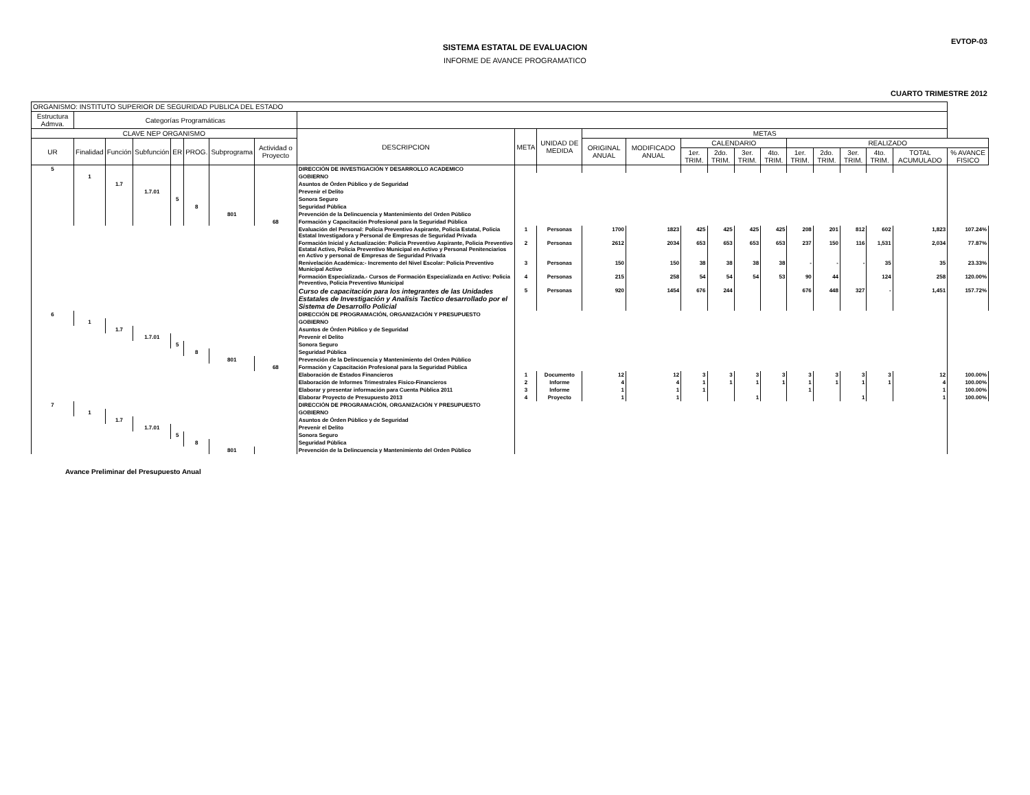EVTOP-03
SISTEMA ESTATAL DE EVALUACION
INFORME DE AVANCE PROGRAMATICO
CUARTO TRIMESTRE 2012
| ORGANISMO: INSTITUTO SUPERIOR DE SEGURIDAD PUBLICA DEL ESTADO | | | | | | | | | | | | | | | | | | | | | | |
| --- | --- | --- | --- | --- | --- | --- | --- | --- | --- | --- | --- | --- | --- | --- | --- | --- | --- | --- | --- | --- | --- | --- |
| Estructura Admva. | Categorías Programáticas | | | | | | | | | | | | | | | | | | | | | |
| CLAVE NEP ORGANISMO | | | | | | | | DESCRIPCION | META | UNIDAD DE MEDIDA | METAS | | | | | | | | | | | |
| UR | Finalidad | Función | Subfunción | ER | PROG. | Subprograma | Actividad o Proyecto | | | | ORIGINAL ANUAL | MODIFICADO ANUAL | CALENDARIO | | | | REALIZADO | | | | | |
| | | | | | | | | | | | | | 1er. TRIM. | 2do. TRIM. | 3er. TRIM. | 4to. TRIM. | 1er. TRIM. | 2do. TRIM. | 3er. TRIM. | 4to. TRIM. | TOTAL ACUMULADO | % AVANCE FISICO |
| 5 | | | | | | | | DIRECCIÓN DE INVESTIGACIÓN Y DESARROLLO ACADEMICO | | | | | | | | | | | | | | |
| | 1 | | | | | | | GOBIERNO | | | | | | | | | | | | | | |
| | | 1.7 | | | | | | Asuntos de Órden Público y de Seguridad | | | | | | | | | | | | | | |
| | | | 1.7.01 | | | | | Prevenir el Delito | | | | | | | | | | | | | | |
| | | | | 5 | | | | Sonora Seguro | | | | | | | | | | | | | | |
| | | | | | 8 | | | Seguridad Pública | | | | | | | | | | | | | | |
| | | | | | | 801 | | Prevención de la Delincuencia y Mantenimiento del Orden Público | | | | | | | | | | | | | | |
| | | | | | | | 68 | Formación y Capacitación Profesional para la Seguridad Pública | | | | | | | | | | | | | | |
| | | | | | | | | Evaluación del Personal: Policia Preventivo Aspirante, Policia Estatal, Policia Estatal Investigadora y Personal de Empresas de Seguridad Privada | 1 | Personas | 1700 | 1823 | 425 | 425 | 425 | 425 | 208 | 201 | 812 | 602 | 1,823 | 107.24% |
| | | | | | | | | Formación Inicial y Actualización: Policia Preventivo Aspirante, Policia Preventivo Estatal Activo, Policia Preventivo Municipal en Activo y Personal Penitenciarios en Activo y personal de Empresas de Seguridad Privada | 2 | Personas | 2612 | 2034 | 653 | 653 | 653 | 653 | 237 | 150 | 116 | 1,531 | 2,034 | 77.87% |
| | | | | | | | | Renivelación Académica:- Incremento del Nivel Escolar: Policia Preventivo Municipal Activo | 3 | Personas | 150 | 150 | 38 | 38 | 38 | 38 | - | - | - | 35 | 35 | 23.33% |
| | | | | | | | | Formación Especializada.- Cursos de Formación Especializada en Activo: Policia Preventivo, Policia Preventivo Municipal | 4 | Personas | 215 | 258 | 54 | 54 | 54 | 53 | 90 | 44 | | 124 | 258 | 120.00% |
| | | | | | | | | Curso de capacitación para los integrantes de las Unidades Estatales de Investigación y Analisis Tactico desarrollado por el Sistema de Desarrollo Policial | 5 | Personas | 920 | 1454 | 676 | 244 | | | 676 | 448 | 327 | - | 1,451 | 157.72% |
| 6 | | | | | | | | DIRECCIÓN DE PROGRAMACIÓN, ORGANIZACIÓN Y PRESUPUESTO | | | | | | | | | | | | | | |
| | 1 | | | | | | | GOBIERNO | | | | | | | | | | | | | | |
| | | 1.7 | | | | | | Asuntos de Órden Público y de Seguridad | | | | | | | | | | | | | | |
| | | | 1.7.01 | | | | | Prevenir el Delito | | | | | | | | | | | | | | |
| | | | | 5 | | | | Sonora Seguro | | | | | | | | | | | | | | |
| | | | | | 8 | | | Seguridad Pública | | | | | | | | | | | | | | |
| | | | | | | 801 | | Prevención de la Delincuencia y Mantenimiento del Orden Público | | | | | | | | | | | | | | |
| | | | | | | | 68 | Formación y Capacitación Profesional para la Seguridad Pública | | | | | | | | | | | | | | |
| | | | | | | | | Elaboración de Estados Financieros | 1 | Documento | 12 | 12 | 3 | 3 | 3 | 3 | 3 | 3 | 3 | 3 | 12 | 100.00% |
| | | | | | | | | Elaboración de Informes Trimestrales Fisico-Financieros | 2 | Informe | 4 | 4 | 1 | 1 | 1 | 1 | 1 | 1 | 1 | 1 | 4 | 100.00% |
| | | | | | | | | Elaborar y presentar información para Cuenta Pública 2011 | 3 | Informe | 1 | 1 | 1 | | | | 1 | | | | 1 | 100.00% |
| | | | | | | | | Elaborar Proyecto de Presupuesto 2013 | 4 | Proyecto | 1 | 1 | | | 1 | | | | 1 | | 1 | 100.00% |
| 7 | | | | | | | | DIRECCIÓN DE PROGRAMACIÓN, ORGANIZACIÓN Y PRESUPUESTO | | | | | | | | | | | | | | |
| | 1 | | | | | | | GOBIERNO | | | | | | | | | | | | | | |
| | | 1.7 | | | | | | Asuntos de Órden Público y de Seguridad | | | | | | | | | | | | | | |
| | | | 1.7.01 | | | | | Prevenir el Delito | | | | | | | | | | | | | | |
| | | | | 5 | | | | Sonora Seguro | | | | | | | | | | | | | | |
| | | | | | 8 | | | Seguridad Pública | | | | | | | | | | | | | | |
| | | | | | | 801 | | Prevención de la Delincuencia y Mantenimiento del Orden Público | | | | | | | | | | | | | | |
Avance Preliminar del Presupuesto Anual